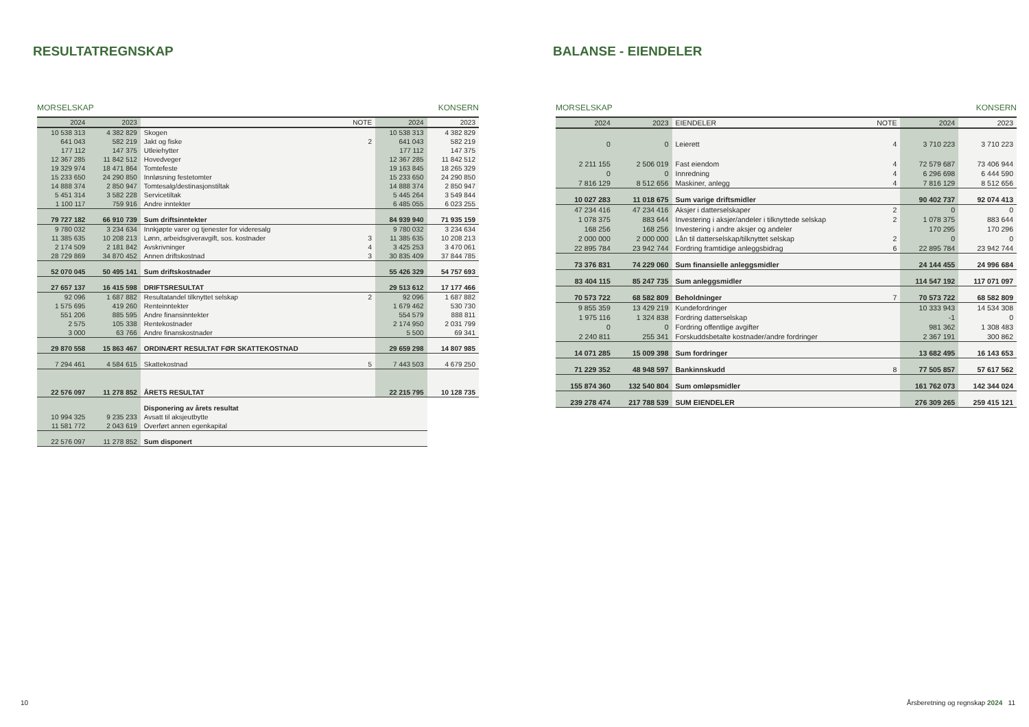RESULTATREGNSKAP
MORSELSKAP KONSERN
| 2024 | 2023 | | NOTE | 2024 | 2023 |
| --- | --- | --- | --- | --- | --- |
| 10 538 313 | 4 382 829 | Skogen | | 10 538 313 | 4 382 829 |
| 641 043 | 582 219 | Jakt og fiske | 2 | 641 043 | 582 219 |
| 177 112 | 147 375 | Utleiehytter | | 177 112 | 147 375 |
| 12 367 285 | 11 842 512 | Hovedveger | | 12 367 285 | 11 842 512 |
| 19 329 974 | 18 471 864 | Tomtefeste | | 19 163 845 | 18 265 329 |
| 15 233 650 | 24 290 850 | Innløsning festetomter | | 15 233 650 | 24 290 850 |
| 14 888 374 | 2 850 947 | Tomtesalg/destinasjonstiltak | | 14 888 374 | 2 850 947 |
| 5 451 314 | 3 582 228 | Servicetiltak | | 5 445 264 | 3 549 844 |
| 1 100 117 | 759 916 | Andre inntekter | | 6 485 055 | 6 023 255 |
| 79 727 182 | 66 910 739 | Sum driftsinntekter | | 84 939 940 | 71 935 159 |
| 9 780 032 | 3 234 634 | Innkjøpte varer og tjenester for videresalg | | 9 780 032 | 3 234 634 |
| 11 385 635 | 10 208 213 | Lønn, arbeidsgiveravgift, sos. kostnader | 3 | 11 385 635 | 10 208 213 |
| 2 174 509 | 2 181 842 | Avskrivninger | 4 | 3 425 253 | 3 470 061 |
| 28 729 869 | 34 870 452 | Annen driftskostnad | 3 | 30 835 409 | 37 844 785 |
| 52 070 045 | 50 495 141 | Sum driftskostnader | | 55 426 329 | 54 757 693 |
| 27 657 137 | 16 415 598 | DRIFTSRESULTAT | | 29 513 612 | 17 177 466 |
| 92 096 | 1 687 882 | Resultatandel tilknyttet selskap | 2 | 92 096 | 1 687 882 |
| 1 575 695 | 419 260 | Renteinntekter | | 1 679 462 | 530 730 |
| 551 206 | 885 595 | Andre finansinntekter | | 554 579 | 888 811 |
| 2 575 | 105 338 | Rentekostnader | | 2 174 950 | 2 031 799 |
| 3 000 | 63 766 | Andre finanskostnader | | 5 500 | 69 341 |
| 29 870 558 | 15 863 467 | ORDINÆRT RESULTAT FØR SKATTEKOSTNAD | | 29 659 298 | 14 807 985 |
| 7 294 461 | 4 584 615 | Skattekostnad | 5 | 7 443 503 | 4 679 250 |
| 22 576 097 | 11 278 852 | ÅRETS RESULTAT | | 22 215 795 | 10 128 735 |
| | | Disponering av årets resultat | | | |
| 10 994 325 | 9 235 233 | Avsatt til aksjeutbytte | | | |
| 11 581 772 | 2 043 619 | Overført annen egenkapital | | | |
| 22 576 097 | 11 278 852 | Sum disponert | | | |
10
BALANSE - EIENDELER
MORSELSKAP KONSERN
| 2024 | 2023 | EIENDELER | NOTE | 2024 | 2023 |
| --- | --- | --- | --- | --- | --- |
| 0 | 0 | Leierett | 4 | 3 710 223 | 3 710 223 |
| 2 211 155 | 2 506 019 | Fast eiendom | 4 | 72 579 687 | 73 406 944 |
| 0 | 0 | Innredning | 4 | 6 296 698 | 6 444 590 |
| 7 816 129 | 8 512 656 | Maskiner, anlegg | 4 | 7 816 129 | 8 512 656 |
| 10 027 283 | 11 018 675 | Sum varige driftsmidler | | 90 402 737 | 92 074 413 |
| 47 234 416 | 47 234 416 | Aksjer i datterselskaper | 2 | 0 | 0 |
| 1 078 375 | 883 644 | Investering i aksjer/andeler i tilknyttede selskap | 2 | 1 078 375 | 883 644 |
| 168 256 | 168 256 | Investering i andre aksjer og andeler | | 170 295 | 170 296 |
| 2 000 000 | 2 000 000 | Lån til datterselskap/tilknyttet selskap | 2 | 0 | 0 |
| 22 895 784 | 23 942 744 | Fordring framtidige anleggsbidrag | 6 | 22 895 784 | 23 942 744 |
| 73 376 831 | 74 229 060 | Sum finansielle anleggsmidler | | 24 144 455 | 24 996 684 |
| 83 404 115 | 85 247 735 | Sum anleggsmidler | | 114 547 192 | 117 071 097 |
| 70 573 722 | 68 582 809 | Beholdninger | 7 | 70 573 722 | 68 582 809 |
| 9 855 359 | 13 429 219 | Kundefordringer | | 10 333 943 | 14 534 308 |
| 1 975 116 | 1 324 838 | Fordring datterselskap | | -1 | 0 |
| 0 | 0 | Fordring offentlige avgifter | | 981 362 | 1 308 483 |
| 2 240 811 | 255 341 | Forskuddsbetalte kostnader/andre fordringer | | 2 367 191 | 300 862 |
| 14 071 285 | 15 009 398 | Sum fordringer | | 13 682 495 | 16 143 653 |
| 71 229 352 | 48 948 597 | Bankinnskudd | 8 | 77 505 857 | 57 617 562 |
| 155 874 360 | 132 540 804 | Sum omløpsmidler | | 161 762 073 | 142 344 024 |
| 239 278 474 | 217 788 539 | SUM EIENDELER | | 276 309 265 | 259 415 121 |
Årsberetning og regnskap 2024 11